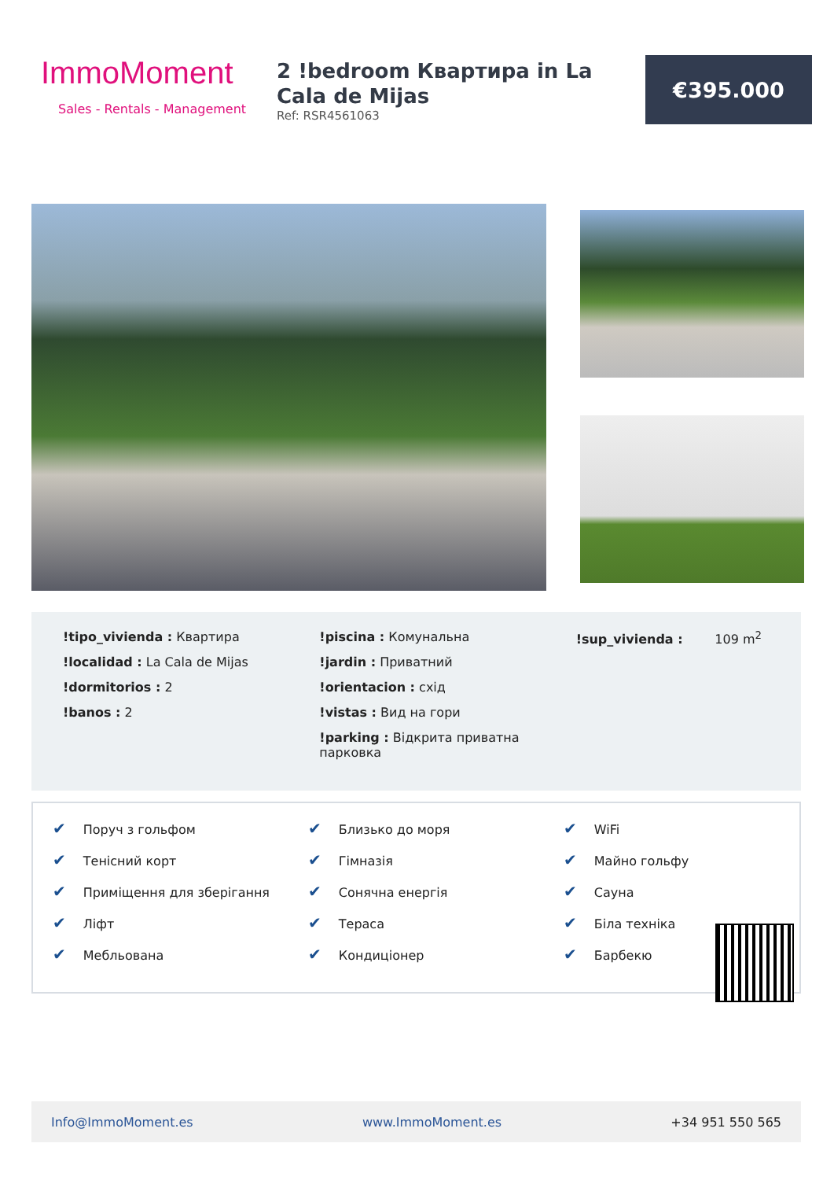ImmoMoment
Sales - Rentals - Management
2 !bedroom Квартира in La Cala de Mijas
Ref: RSR4561063
€395.000
!tipo_vivienda : Квартира
!localidad : La Cala de Mijas
!dormitorios : 2
!banos : 2
!piscina : Комунальна
!jardin : Приватний
!orientacion : схід
!vistas : Вид на гори
!parking : Відкрита приватна парковка
!sup_vivienda : 109 m<sup>2</sup>
✔ Поруч з гольфом
✔ Тенісний корт
✔ Приміщення для зберігання
✔ Ліфт
✔ Мебльована
✔ Близько до моря
✔ Гімназія
✔ Сонячна енергія
✔ Тераса
✔ Кондиціонер
✔ WiFi
✔ Майно гольфу
✔ Сауна
✔ Біла техніка
✔ Барбекю
Info@ImmoMoment.es www.ImmoMoment.es +34 951 550 565